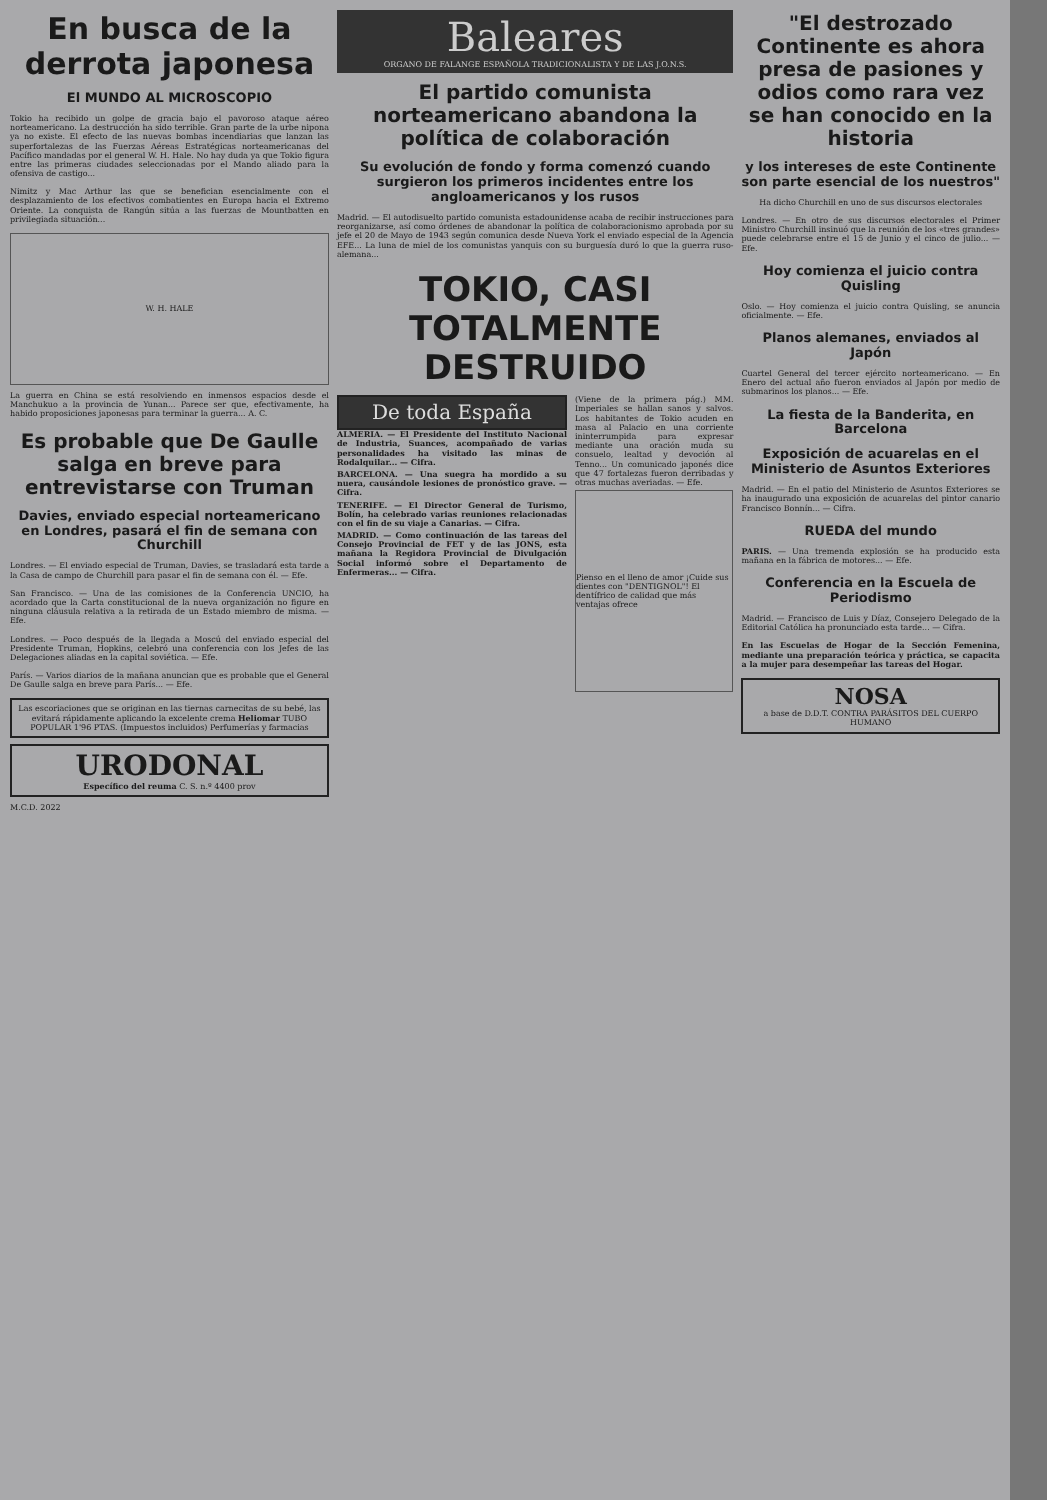En busca de la derrota japonesa
El MUNDO AL MICROSCOPIO
Tokio ha recibido un golpe de gracia bajo el pavoroso ataque aéreo norteamericano. La destrucción ha sido terrible. Gran parte de la urbe nipona ya no existe. El efecto de las nuevas bombas incendiarias que lanzan las superfortalezas de las Fuerzas Aéreas Estratégicas norteamericanas del Pacífico mandadas por el general W. H. Hale. No hay duda ya que Tokio figura entre las primeras ciudades seleccionadas por el Mando aliado para la ofensiva de castigo...
Nimitz y Mac Arthur las que se benefician esencialmente con el desplazamiento de los efectivos combatientes en Europa hacia el Extremo Oriente. La conquista de Rangún sitúa a las fuerzas de Mountbatten en privilegiada situación...
W. H. HALE
La guerra en China se está resolviendo en inmensos espacios desde el Manchukuo a la provincia de Yunan... Parece ser que, efectivamente, ha habido proposiciones japonesas para terminar la guerra... A. C.
Es probable que De Gaulle salga en breve para entrevistarse con Truman
Davies, enviado especial norteamericano en Londres, pasará el fin de semana con Churchill
Londres. — El enviado especial de Truman, Davies, se trasladará esta tarde a la Casa de campo de Churchill para pasar el fin de semana con él. — Efe.
San Francisco. — Una de las comisiones de la Conferencia UNCIO, ha acordado que la Carta constitucional de la nueva organización no figure en ninguna cláusula relativa a la retirada de un Estado miembro de misma. — Efe.
Londres. — Poco después de la llegada a Moscú del enviado especial del Presidente Truman, Hopkins, celebró una conferencia con los Jefes de las Delegaciones aliadas en la capital soviética. — Efe.
París. — Varios diarios de la mañana anuncian que es probable que el General De Gaulle salga en breve para París... — Efe.
Las escoriaciones que se originan en las tiernas carnecitas de su bebé, las evitará rápidamente aplicando la excelente crema Heliomar TUBO POPULAR 1'96 PTAS. (Impuestos incluidos) Perfumerías y farmacias
URODONAL
Específico del reuma C. S. n.º 4400 prov
M.C.D. 2022
Baleares
ORGANO DE FALANGE ESPAÑOLA TRADICIONALISTA Y DE LAS J.O.N.S.
El partido comunista norteamericano abandona la política de colaboración
Su evolución de fondo y forma comenzó cuando surgieron los primeros incidentes entre los angloamericanos y los rusos
Madrid. — El autodisuelto partido comunista estadounidense acaba de recibir instrucciones para reorganizarse, así como órdenes de abandonar la política de colaboracionismo aprobada por su jefe el 20 de Mayo de 1943 según comunica desde Nueva York el enviado especial de la Agencia EFE... La luna de miel de los comunistas yanquis con su burguesía duró lo que la guerra ruso-alemana...
TOKIO, CASI TOTALMENTE DESTRUIDO
De toda España
ALMERIA. — El Presidente del Instituto Nacional de Industria, Suances, acompañado de varias personalidades ha visitado las minas de Rodalquilar... — Cifra.
BARCELONA. — Una suegra ha mordido a su nuera, causándole lesiones de pronóstico grave. — Cifra.
TENERIFE. — El Director General de Turismo, Bolín, ha celebrado varias reuniones relacionadas con el fin de su viaje a Canarias. — Cifra.
MADRID. — Como continuación de las tareas del Consejo Provincial de FET y de las JONS, esta mañana la Regidora Provincial de Divulgación Social informó sobre el Departamento de Enfermeras... — Cifra.
(Viene de la primera pág.) MM. Imperiales se hallan sanos y salvos. Los habitantes de Tokio acuden en masa al Palacio en una corriente ininterrumpida para expresar mediante una oración muda su consuelo, lealtad y devoción al Tenno... Un comunicado japonés dice que 47 fortalezas fueron derribadas y otras muchas averiadas. — Efe.
Pienso en el lleno de amor ¡Cuide sus dientes con "DENTIGNOL"! El dentífrico de calidad que más ventajas ofrece
"El destrozado Continente es ahora presa de pasiones y odios como rara vez se han conocido en la historia
y los intereses de este Continente son parte esencial de los nuestros"
Ha dicho Churchill en uno de sus discursos electorales
Londres. — En otro de sus discursos electorales el Primer Ministro Churchill insinuó que la reunión de los «tres grandes» puede celebrarse entre el 15 de Junio y el cinco de julio... — Efe.
Hoy comienza el juicio contra Quisling
Oslo. — Hoy comienza el juicio contra Quisling, se anuncia oficialmente. — Efe.
Planos alemanes, enviados al Japón
Cuartel General del tercer ejército norteamericano. — En Enero del actual año fueron enviados al Japón por medio de submarinos los planos... — Efe.
La fiesta de la Banderita, en Barcelona
Exposición de acuarelas en el Ministerio de Asuntos Exteriores
Madrid. — En el patio del Ministerio de Asuntos Exteriores se ha inaugurado una exposición de acuarelas del pintor canario Francisco Bonnín... — Cifra.
RUEDA del mundo
PARIS. — Una tremenda explosión se ha producido esta mañana en la fábrica de motores... — Efe.
Conferencia en la Escuela de Periodismo
Madrid. — Francisco de Luis y Díaz, Consejero Delegado de la Editorial Católica ha pronunciado esta tarde... — Cifra.
En las Escuelas de Hogar de la Sección Femenina, mediante una preparación teórica y práctica, se capacita a la mujer para desempeñar las tareas del Hogar.
NOSA
a base de D.D.T. CONTRA PARÁSITOS DEL CUERPO HUMANO